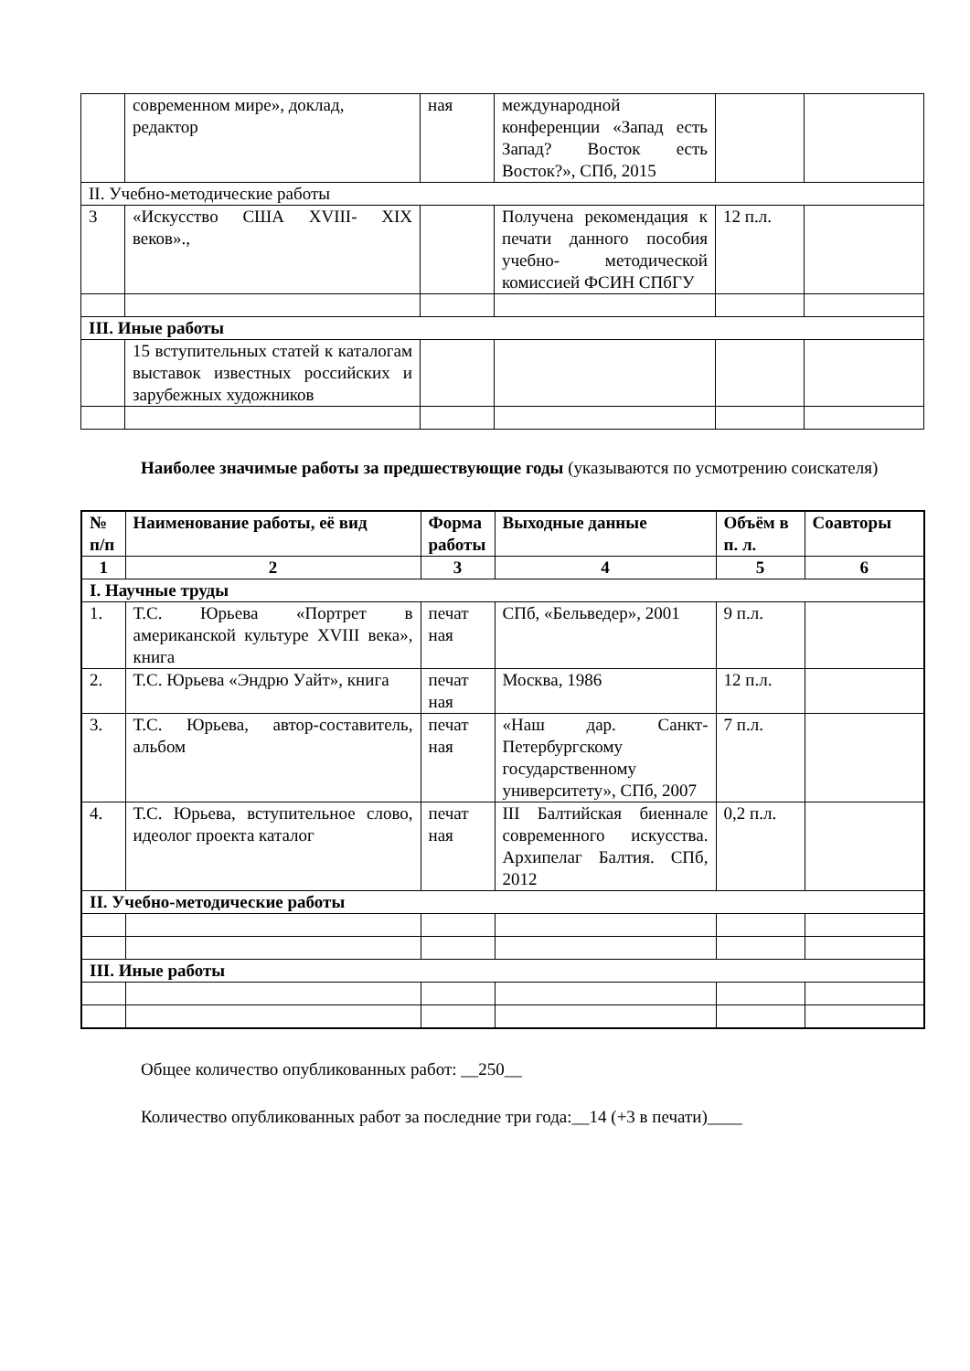| | современном мире», доклад, редактор | ная | международной конференции «Запад есть Запад? Восток есть Восток?», СПб, 2015 | | |
| II. Учебно-методические работы | | | | | |
| 3 | «Искусство США XVIII- XIX веков»., | | Получена рекомендация к печати данного пособия учебно- методической комиссией ФСИН СПбГУ | 12 п.л. | |
| III. Иные работы | | | | | |
| | 15 вступительных статей к каталогам выставок известных российских и зарубежных художников | | | | |
Наиболее значимые работы за предшествующие годы (указываются по усмотрению соискателя)
| № п/п | Наименование работы, её вид | Форма работы | Выходные данные | Объём в п. л. | Соавторы |
| --- | --- | --- | --- | --- | --- |
| 1 | 2 | 3 | 4 | 5 | 6 |
| I. Научные труды | | | | | |
| 1. | Т.С. Юрьева «Портрет в американской культуре XVIII века», книга | печат ная | СПб, «Бельведер», 2001 | 9 п.л. | |
| 2. | Т.С. Юрьева «Эндрю Уайт», книга | печат ная | Москва, 1986 | 12 п.л. | |
| 3. | Т.С. Юрьева, автор-составитель, альбом | печат ная | «Наш дар. Санкт-Петербургскому государственному университету», СПб, 2007 | 7 п.л. | |
| 4. | Т.С. Юрьева, вступительное слово, идеолог проекта каталог | печат ная | III Балтийская биеннале современного искусства. Архипелаг Балтия. СПб, 2012 | 0,2 п.л. | |
| II. Учебно-методические работы | | | | | |
| III. Иные работы | | | | | |
Общее количество опубликованных работ: __250__
Количество опубликованных работ за последние три года:__14 (+3 в печати)____